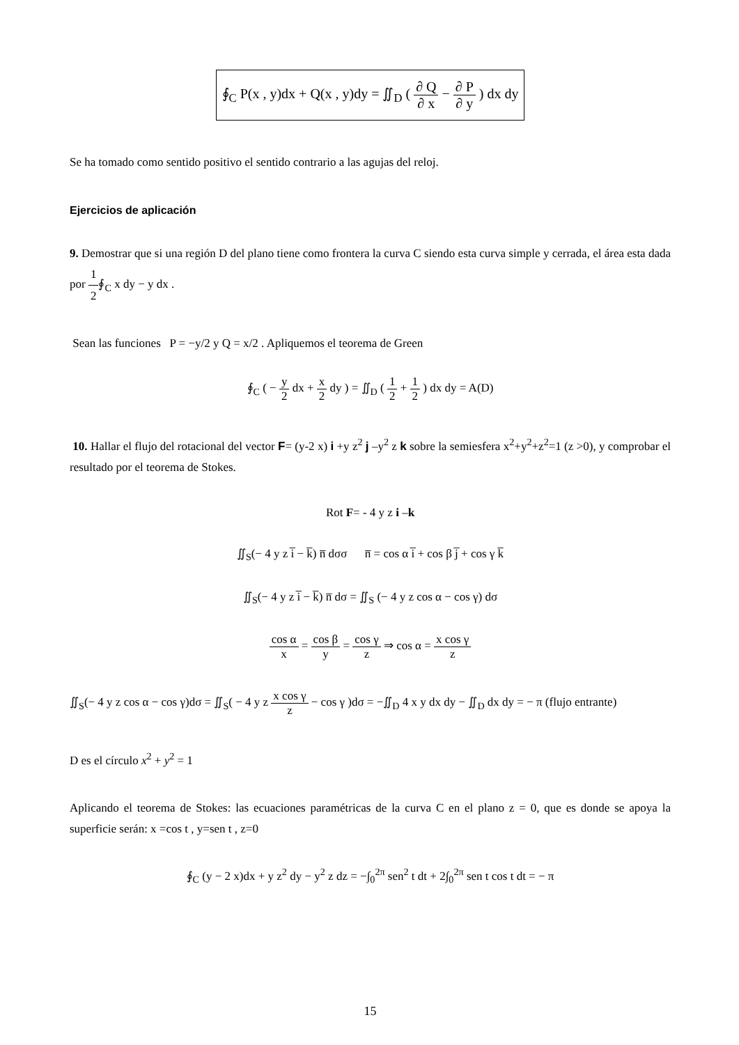∮<sub>C</sub> P(x , y)dx + Q(x , y)dy = ∬<sub>D</sub> ( ∂ Q ∂ x − ∂ P ∂ y ) dx dy
Se ha tomado como sentido positivo el sentido contrario a las agujas del reloj.
Ejercicios de aplicación
9. Demostrar que si una región D del plano tiene como frontera la curva C siendo esta curva simple y cerrada, el área esta dada por 1 2∮<sub>C</sub> x dy − y dx .
Sean las funciones P = −y/2 y Q = x/2 . Apliquemos el teorema de Green
∮<sub>C</sub> ( − y 2 dx + x 2 dy ) = ∬<sub>D</sub> ( 1 2 + 1 2 ) dx dy = A(D)
10. Hallar el flujo del rotacional del vector F= (y-2 x) i +y z<sup>2</sup> j –y<sup>2</sup> z k sobre la semiesfera x<sup>2</sup>+y<sup>2</sup>+z<sup>2</sup>=1 (z >0), y comprobar el resultado por el teorema de Stokes.
Rot F= - 4 y z i –k
∬<sub>S</sub>(− 4 y z i̅ − k̅) n̅ dσσ n̅ = cos α i̅ + cos β j̅ + cos γ k̅
∬<sub>S</sub>(− 4 y z i̅ − k̅) n̅ dσ = ∬<sub>S</sub> (− 4 y z cos α − cos γ) dσ
cos α x = cos β y = cos γ z ⇒ cos α = x cos γ z
∬<sub>S</sub>(− 4 y z cos α − cos γ)dσ = ∬<sub>S</sub>( − 4 y z x cos γ z − cos γ )dσ = −∬<sub>D</sub> 4 x y dx dy − ∬<sub>D</sub> dx dy = − π (flujo entrante)
D es el círculo x<sup>2</sup> + y<sup>2</sup> = 1
Aplicando el teorema de Stokes: las ecuaciones paramétricas de la curva C en el plano z = 0, que es donde se apoya la superficie serán: x =cos t , y=sen t , z=0
∮<sub>C</sub> (y − 2 x)dx + y z<sup>2</sup> dy − y<sup>2</sup> z dz = −∫<sub>0</sub><sup>2π</sup> sen<sup>2</sup> t dt + 2∫<sub>0</sub><sup>2π</sup> sen t cos t dt = − π
15